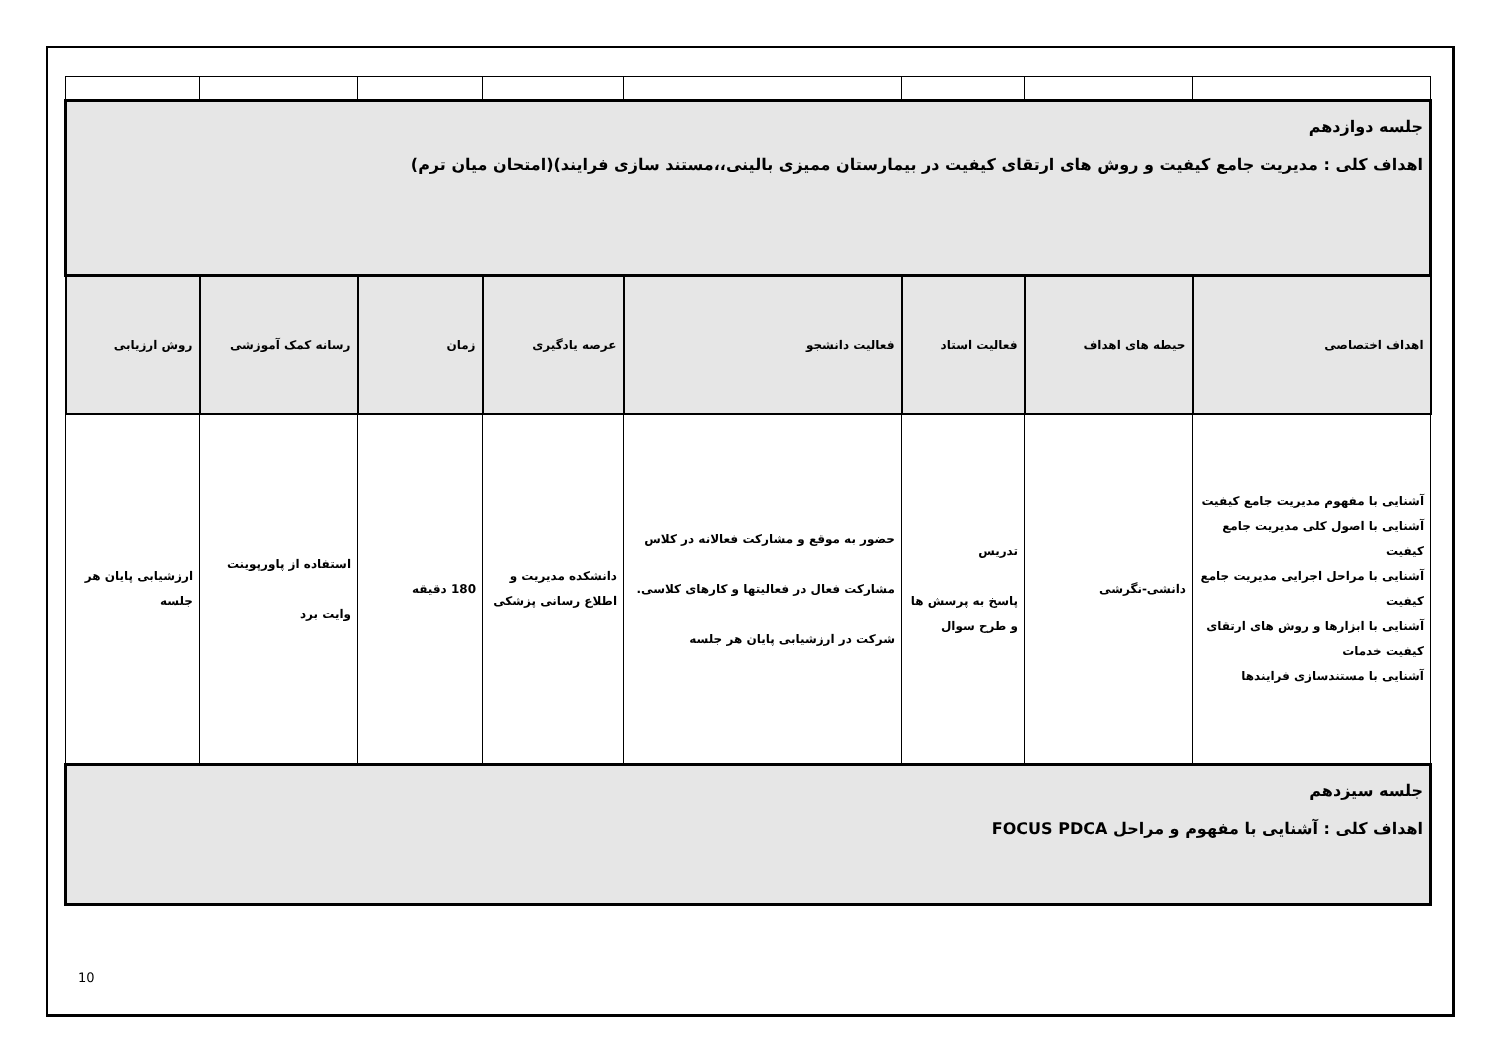| جلسه دوازدهم اهداف کلی : مدیریت جامع کیفیت و روش های ارتقای کیفیت در بیمارستان ممیزی بالینی،،مستند سازی فرایند)(امتحان میان ترم) | | | | | | | |
| اهداف اختصاصی | حیطه های اهداف | فعالیت استاد | فعالیت دانشجو | عرصه یادگیری | زمان | رسانه کمک آموزشی | روش ارزیابی |
| آشنایی با مفهوم مدیریت جامع کیفیت آشنایی با اصول کلی مدیریت جامع کیفیت آشنایی با مراحل اجرایی مدیریت جامع کیفیت آشنایی با ابزارها و روش های ارتقای کیفیت خدمات آشنایی با مستندسازی فرایندها | دانشی-نگرشی | تدریس پاسخ به پرسش ها و طرح سوال | حضور به موقع و مشارکت فعالانه در کلاس مشارکت فعال در فعالیتها و کارهای کلاسی. شرکت در ارزشیابی پایان هر جلسه | دانشکده مدیریت و اطلاع رسانی پزشکی | 180 دقیقه | استفاده از پاورپوینت وایت برد | ارزشیابی پایان هر جلسه |
| جلسه سیزدهم اهداف کلی : آشنایی با مفهوم و مراحل FOCUS PDCA | | | | | | | |
10